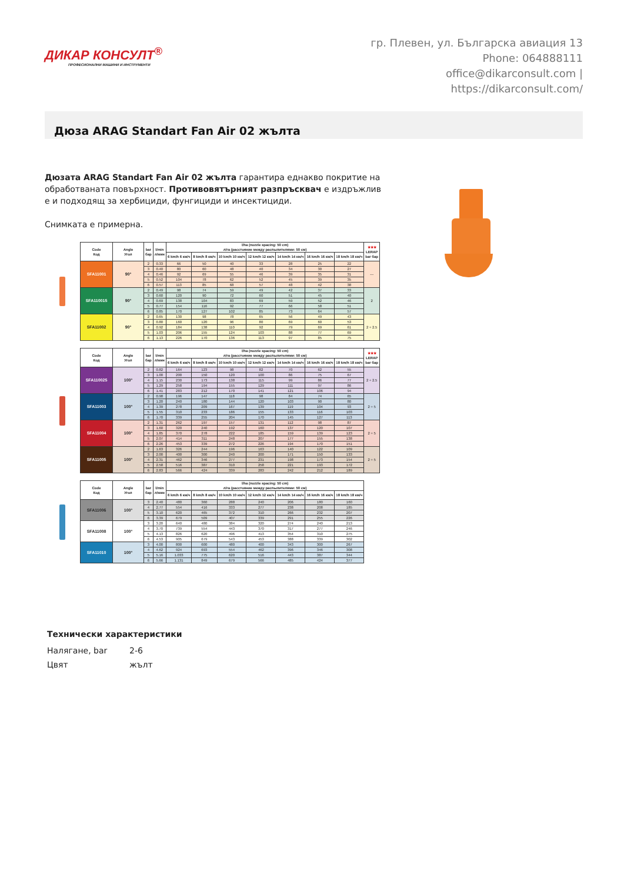ДИКАР КОНСУЛТ<sup>®</sup>
ПРОФЕСИОНАЛНИ МАШИНИ И ИНСТРУМЕНТИ
гр. Плевен, ул. Българска авиация 13
Phone: 064888111
office@dikarconsult.com |
https://dikarconsult.com/
Дюза ARAG Standart Fan Air 02 жълта
Дюзата ARAG Standart Fan Air 02 жълта гарантира еднакво покритие на обработваната повърхност. Противовятърният разпръсквач е издръжлив е и подходящ за хербициди, фунгициди и инсектициди.
Снимката е примерна.
| Code Код | Angle Угол | bar бар | l/min л/мин | l/ha (nozzle spacing: 50 cm) л/га (расстояние между распылителями: 50 см) | | | | | | | ★★★ LERAP bar бар |
| --- | --- | --- | --- | --- | --- | --- | --- | --- | --- | --- | --- |
| | | | | 6 km/h 6 км/ч | 8 km/h 8 км/ч | 10 km/h 10 км/ч | 12 km/h 12 км/ч | 14 km/h 14 км/ч | 16 km/h 16 км/ч | 18 km/h 18 км/ч | |
| SFA11001 | 90° | 2 | 0.33 | 66 | 50 | 40 | 33 | 28 | 25 | 22 | --- |
| | | 3 | 0.40 | 80 | 60 | 48 | 40 | 34 | 30 | 27 | |
| | | 4 | 0.46 | 92 | 69 | 55 | 46 | 39 | 35 | 31 | |
| | | 5 | 0.52 | 104 | 78 | 62 | 52 | 45 | 39 | 35 | |
| | | 6 | 0.57 | 113 | 85 | 68 | 57 | 48 | 42 | 38 | |
| SFA110015 | 90° | 2 | 0.49 | 98 | 74 | 59 | 49 | 42 | 37 | 33 | 2 |
| | | 3 | 0.60 | 120 | 90 | 72 | 60 | 51 | 45 | 40 | |
| | | 4 | 0.69 | 138 | 104 | 83 | 69 | 59 | 52 | 46 | |
| | | 5 | 0.77 | 154 | 116 | 92 | 77 | 66 | 58 | 51 | |
| | | 6 | 0.85 | 170 | 127 | 102 | 85 | 73 | 64 | 57 | |
| SFA11002 | 90° | 2 | 0.65 | 130 | 98 | 78 | 65 | 56 | 49 | 43 | 2 ÷ 2.5 |
| | | 3 | 0.80 | 160 | 120 | 96 | 80 | 69 | 60 | 53 | |
| | | 4 | 0.92 | 184 | 138 | 110 | 92 | 79 | 69 | 61 | |
| | | 5 | 1.03 | 206 | 155 | 124 | 103 | 88 | 77 | 69 | |
| | | 6 | 1.13 | 226 | 170 | 136 | 113 | 97 | 85 | 75 | |
| Code Код | Angle Угол | bar бар | l/min л/мин | l/ha (nozzle spacing: 50 cm) л/га (расстояние между распылителями: 50 см) | | | | | | | ★★★ LERAP bar бар |
| --- | --- | --- | --- | --- | --- | --- | --- | --- | --- | --- | --- |
| | | | | 6 km/h 6 км/ч | 8 km/h 8 км/ч | 10 km/h 10 км/ч | 12 km/h 12 км/ч | 14 km/h 14 км/ч | 16 km/h 16 км/ч | 18 km/h 18 км/ч | |
| SFA110025 | 100° | 2 | 0.82 | 164 | 123 | 98 | 82 | 70 | 62 | 55 | 2 ÷ 2.5 |
| | | 3 | 1.00 | 200 | 150 | 120 | 100 | 86 | 75 | 67 | |
| | | 4 | 1.15 | 230 | 173 | 138 | 115 | 99 | 86 | 77 | |
| | | 5 | 1.29 | 258 | 194 | 155 | 129 | 111 | 97 | 86 | |
| | | 6 | 1.41 | 283 | 212 | 170 | 141 | 121 | 106 | 94 | |
| SFA11003 | 100° | 2 | 0.98 | 196 | 147 | 118 | 98 | 84 | 74 | 65 | 2 ÷ 5 |
| | | 3 | 1.20 | 240 | 180 | 144 | 120 | 103 | 90 | 80 | |
| | | 4 | 1.39 | 278 | 209 | 167 | 139 | 119 | 104 | 93 | |
| | | 5 | 1.55 | 310 | 233 | 186 | 155 | 133 | 116 | 103 | |
| | | 6 | 1.70 | 339 | 255 | 204 | 170 | 145 | 127 | 113 | |
| SFA11004 | 100° | 2 | 1.31 | 262 | 197 | 157 | 131 | 112 | 98 | 87 | 2 ÷ 5 |
| | | 3 | 1.60 | 320 | 240 | 192 | 160 | 137 | 120 | 107 | |
| | | 4 | 1.85 | 370 | 278 | 222 | 185 | 159 | 139 | 123 | |
| | | 5 | 2.07 | 414 | 311 | 248 | 207 | 177 | 155 | 138 | |
| | | 6 | 2.26 | 453 | 339 | 272 | 226 | 194 | 170 | 151 | |
| SFA11005 | 100° | 2 | 1.63 | 326 | 244 | 196 | 163 | 140 | 122 | 109 | 2 ÷ 5 |
| | | 3 | 2.00 | 400 | 300 | 240 | 200 | 171 | 150 | 133 | |
| | | 4 | 2.31 | 462 | 346 | 277 | 231 | 198 | 173 | 154 | |
| | | 5 | 2.58 | 516 | 387 | 310 | 258 | 221 | 193 | 172 | |
| | | 6 | 2.83 | 566 | 424 | 339 | 283 | 242 | 212 | 189 | |
| Code Код | Angle Угол | bar бар | l/min л/мин | l/ha (nozzle spacing: 50 cm) л/га (расстояние между распылителями: 50 см) | | | | | | |
| --- | --- | --- | --- | --- | --- | --- | --- | --- | --- | --- |
| | | | | 6 km/h 6 км/ч | 8 km/h 8 км/ч | 10 km/h 10 км/ч | 12 km/h 12 км/ч | 14 km/h 14 км/ч | 16 km/h 16 км/ч | 18 km/h 18 км/ч |
| SFA11006 | 100° | 3 | 2.40 | 480 | 360 | 288 | 240 | 206 | 180 | 160 |
| | | 4 | 2.77 | 554 | 416 | 333 | 277 | 238 | 208 | 185 |
| | | 5 | 3.10 | 620 | 465 | 372 | 310 | 266 | 232 | 207 |
| | | 6 | 3.39 | 679 | 509 | 407 | 339 | 291 | 255 | 226 |
| SFA11008 | 100° | 3 | 3.20 | 640 | 480 | 384 | 320 | 274 | 240 | 213 |
| | | 4 | 3.70 | 739 | 554 | 443 | 370 | 317 | 277 | 246 |
| | | 5 | 4.13 | 826 | 620 | 496 | 413 | 354 | 310 | 275 |
| | | 6 | 4.53 | 905 | 679 | 543 | 453 | 388 | 339 | 302 |
| SFA11010 | 100° | 3 | 4.00 | 800 | 600 | 480 | 400 | 343 | 300 | 267 |
| | | 4 | 4.62 | 924 | 693 | 554 | 462 | 396 | 346 | 308 |
| | | 5 | 5.16 | 1.033 | 775 | 620 | 516 | 443 | 387 | 344 |
| | | 6 | 5.66 | 1.131 | 849 | 679 | 566 | 485 | 424 | 377 |
Технически характеристики
| Налягане, bar | 2-6 |
| Цвят | жълт |